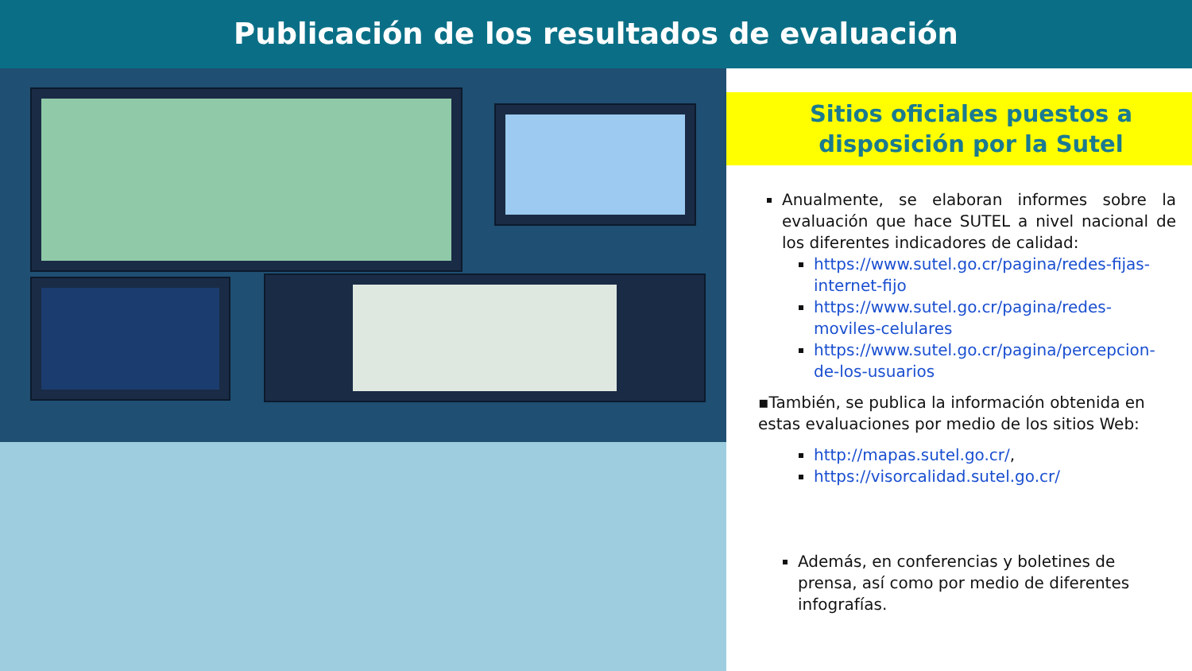Publicación de los resultados de evaluación
Sitios oficiales puestos a disposición por la Sutel
Anualmente, se elaboran informes sobre la evaluación que hace SUTEL a nivel nacional de los diferentes indicadores de calidad:
https://www.sutel.go.cr/pagina/redes-fijas-internet-fijo
https://www.sutel.go.cr/pagina/redes-moviles-celulares
https://www.sutel.go.cr/pagina/percepcion-de-los-usuarios
▪También, se publica la información obtenida en estas evaluaciones por medio de los sitios Web:
http://mapas.sutel.go.cr/,
https://visorcalidad.sutel.go.cr/
Además, en conferencias y boletines de prensa, así como por medio de diferentes infografías.